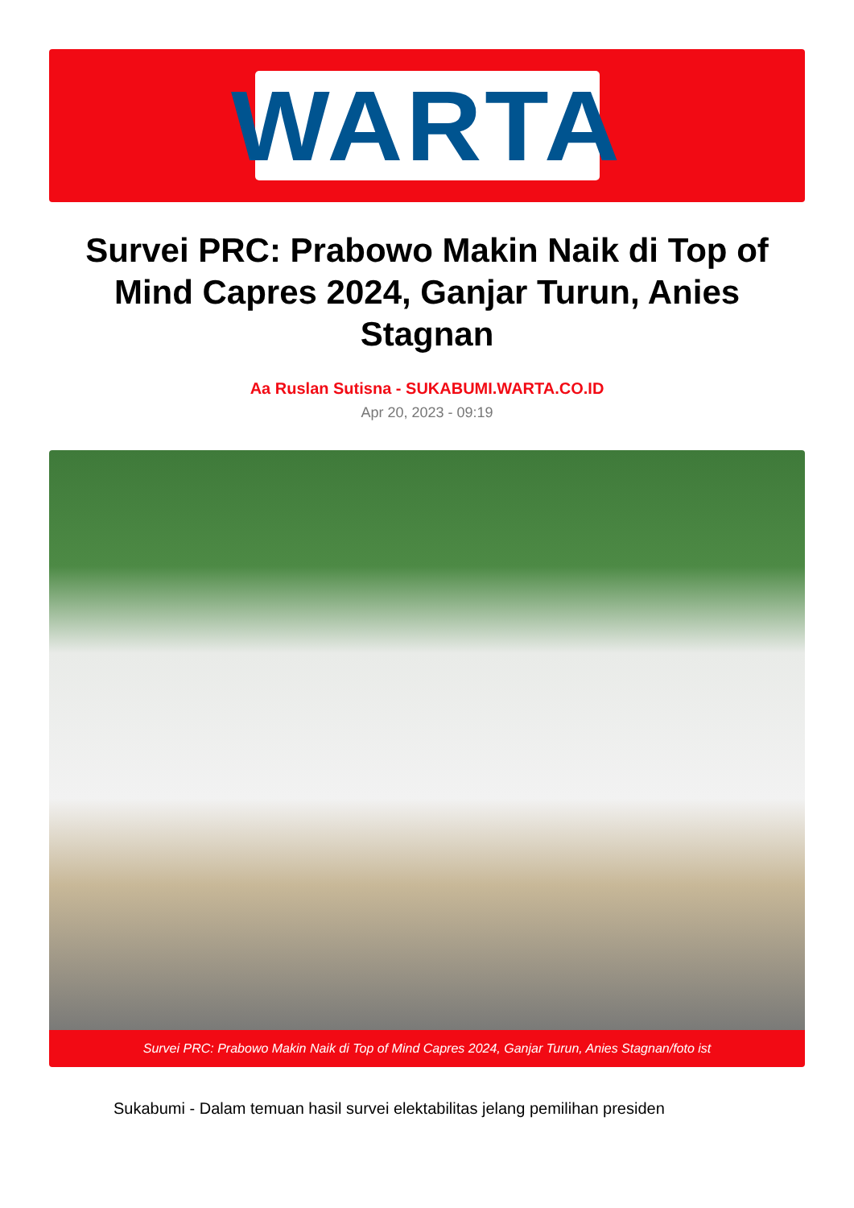WARTA
Survei PRC: Prabowo Makin Naik di Top of Mind Capres 2024, Ganjar Turun, Anies Stagnan
Aa Ruslan Sutisna - SUKABUMI.WARTA.CO.ID
Apr 20, 2023 - 09:19
Survei PRC: Prabowo Makin Naik di Top of Mind Capres 2024, Ganjar Turun, Anies Stagnan/foto ist
Sukabumi - Dalam temuan hasil survei elektabilitas jelang pemilihan presiden